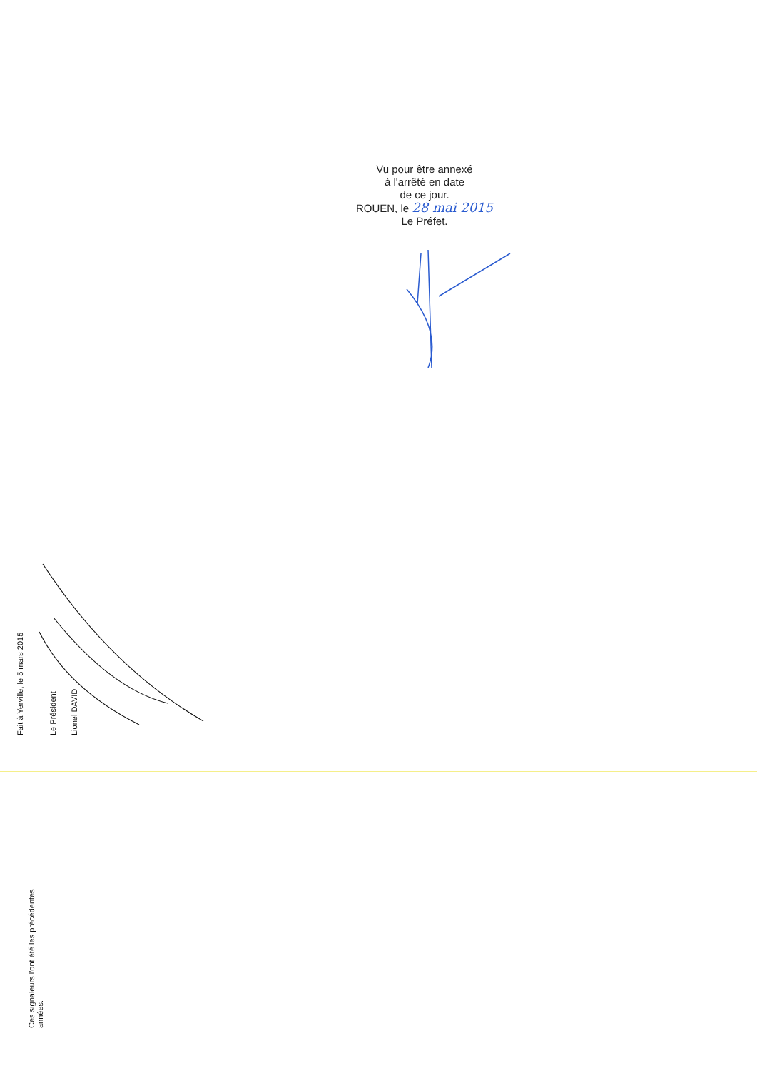Vu pour être annexé
à l'arrêté en date
de ce jour.
ROUEN, le 28 mai 2015
Le Préfet.
Fait à Yerville, le 5 mars 2015 Le Président Lionel DAVID
Ces signaleurs l'ont été les précédentes
années.